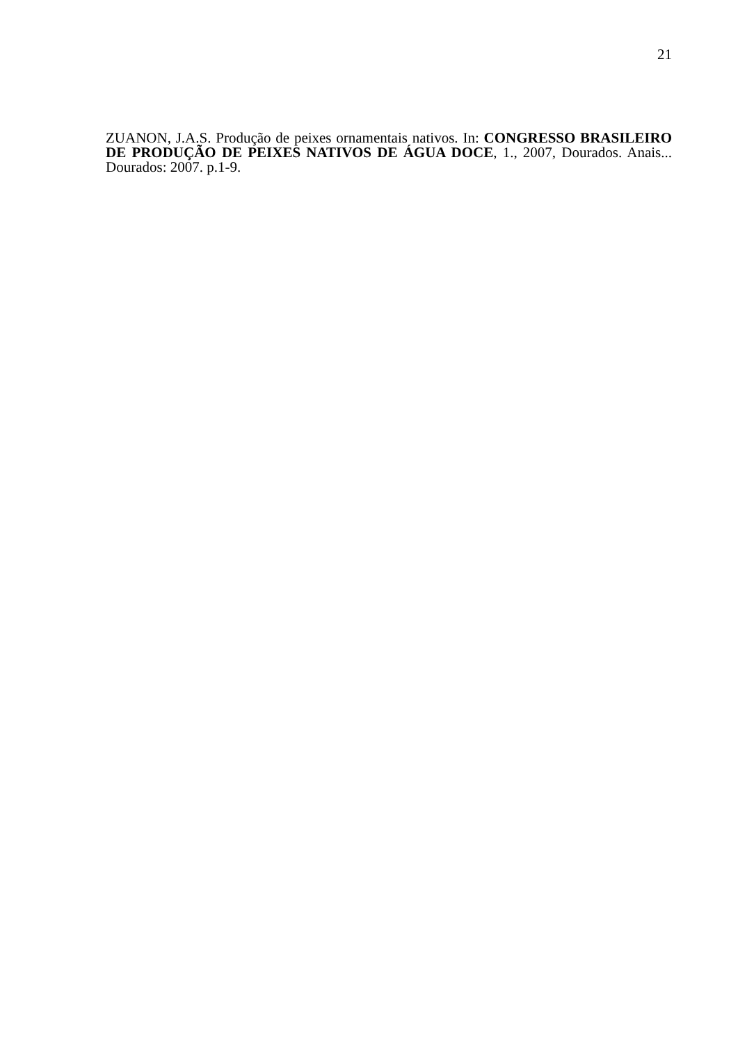21
ZUANON, J.A.S. Produção de peixes ornamentais nativos. In: CONGRESSO BRASILEIRO DE PRODUÇÃO DE PEIXES NATIVOS DE ÁGUA DOCE, 1., 2007, Dourados. Anais... Dourados: 2007. p.1-9.